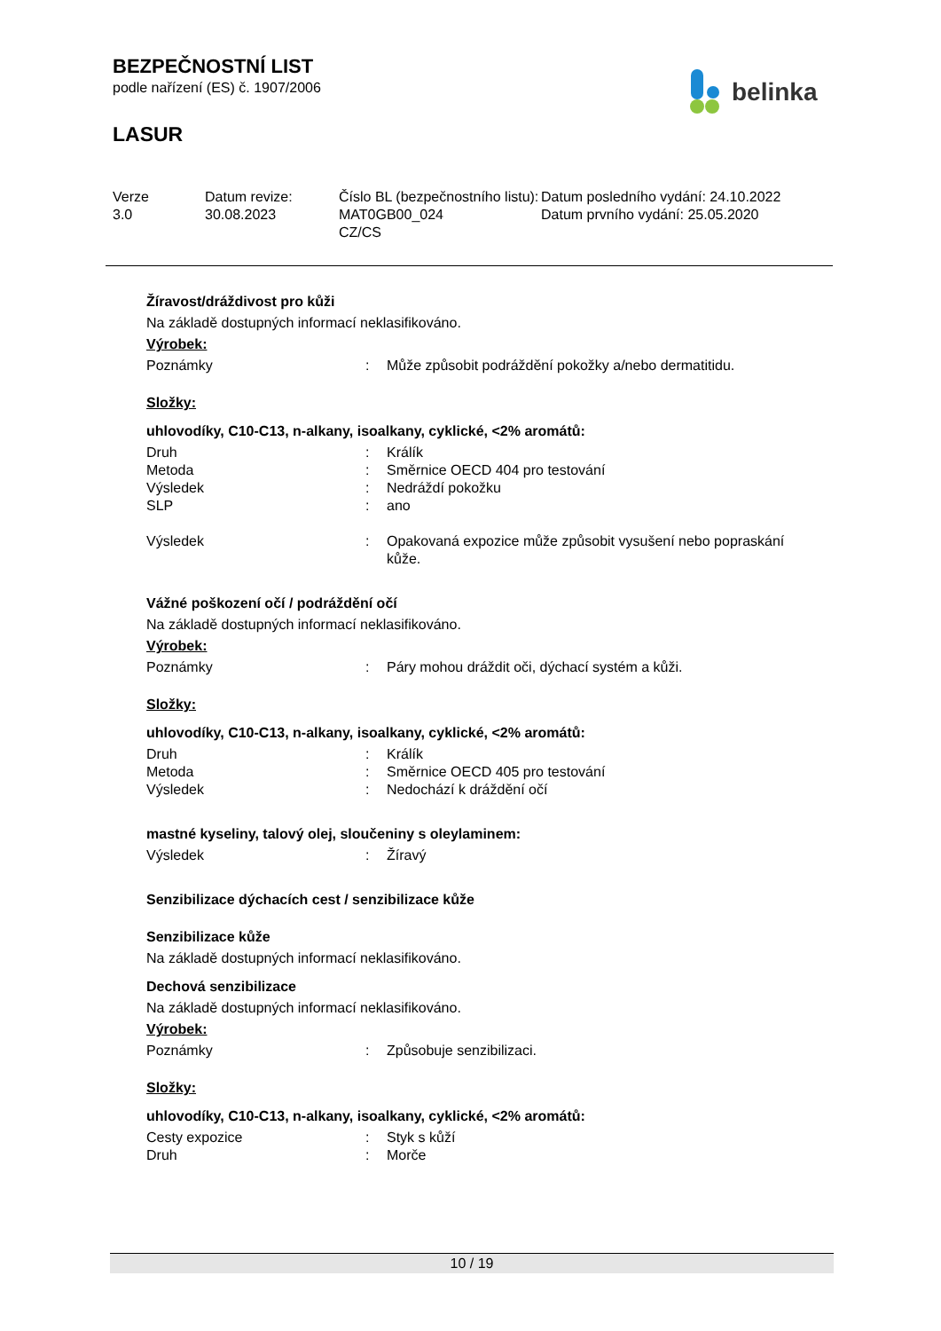BEZPEČNOSTNÍ LIST
podle nařízení (ES) č. 1907/2006
LASUR
belinka
| Verze 3.0 | Datum revize: 30.08.2023 | Číslo BL (bezpečnostního listu): MAT0GB00_024 CZ/CS | Datum posledního vydání: 24.10.2022 Datum prvního vydání: 25.05.2020 |
Žíravost/dráždivost pro kůži
Na základě dostupných informací neklasifikováno.
Výrobek:
| Poznámky | : | Může způsobit podráždění pokožky a/nebo dermatitidu. |
Složky:
uhlovodíky, C10-C13, n-alkany, isoalkany, cyklické, <2% aromátů:
| Druh | : | Králík |
| Metoda | : | Směrnice OECD 404 pro testování |
| Výsledek | : | Nedráždí pokožku |
| SLP | : | ano |
| Výsledek | : | Opakovaná expozice může způsobit vysušení nebo popraskání kůže. |
Vážné poškození očí / podráždění očí
Na základě dostupných informací neklasifikováno.
Výrobek:
| Poznámky | : | Páry mohou dráždit oči, dýchací systém a kůži. |
Složky:
uhlovodíky, C10-C13, n-alkany, isoalkany, cyklické, <2% aromátů:
| Druh | : | Králík |
| Metoda | : | Směrnice OECD 405 pro testování |
| Výsledek | : | Nedochází k dráždění očí |
mastné kyseliny, talový olej, sloučeniny s oleylaminem:
| Výsledek | : | Žíravý |
Senzibilizace dýchacích cest / senzibilizace kůže
Senzibilizace kůže
Na základě dostupných informací neklasifikováno.
Dechová senzibilizace
Na základě dostupných informací neklasifikováno.
Výrobek:
| Poznámky | : | Způsobuje senzibilizaci. |
Složky:
uhlovodíky, C10-C13, n-alkany, isoalkany, cyklické, <2% aromátů:
| Cesty expozice | : | Styk s kůží |
| Druh | : | Morče |
10 / 19